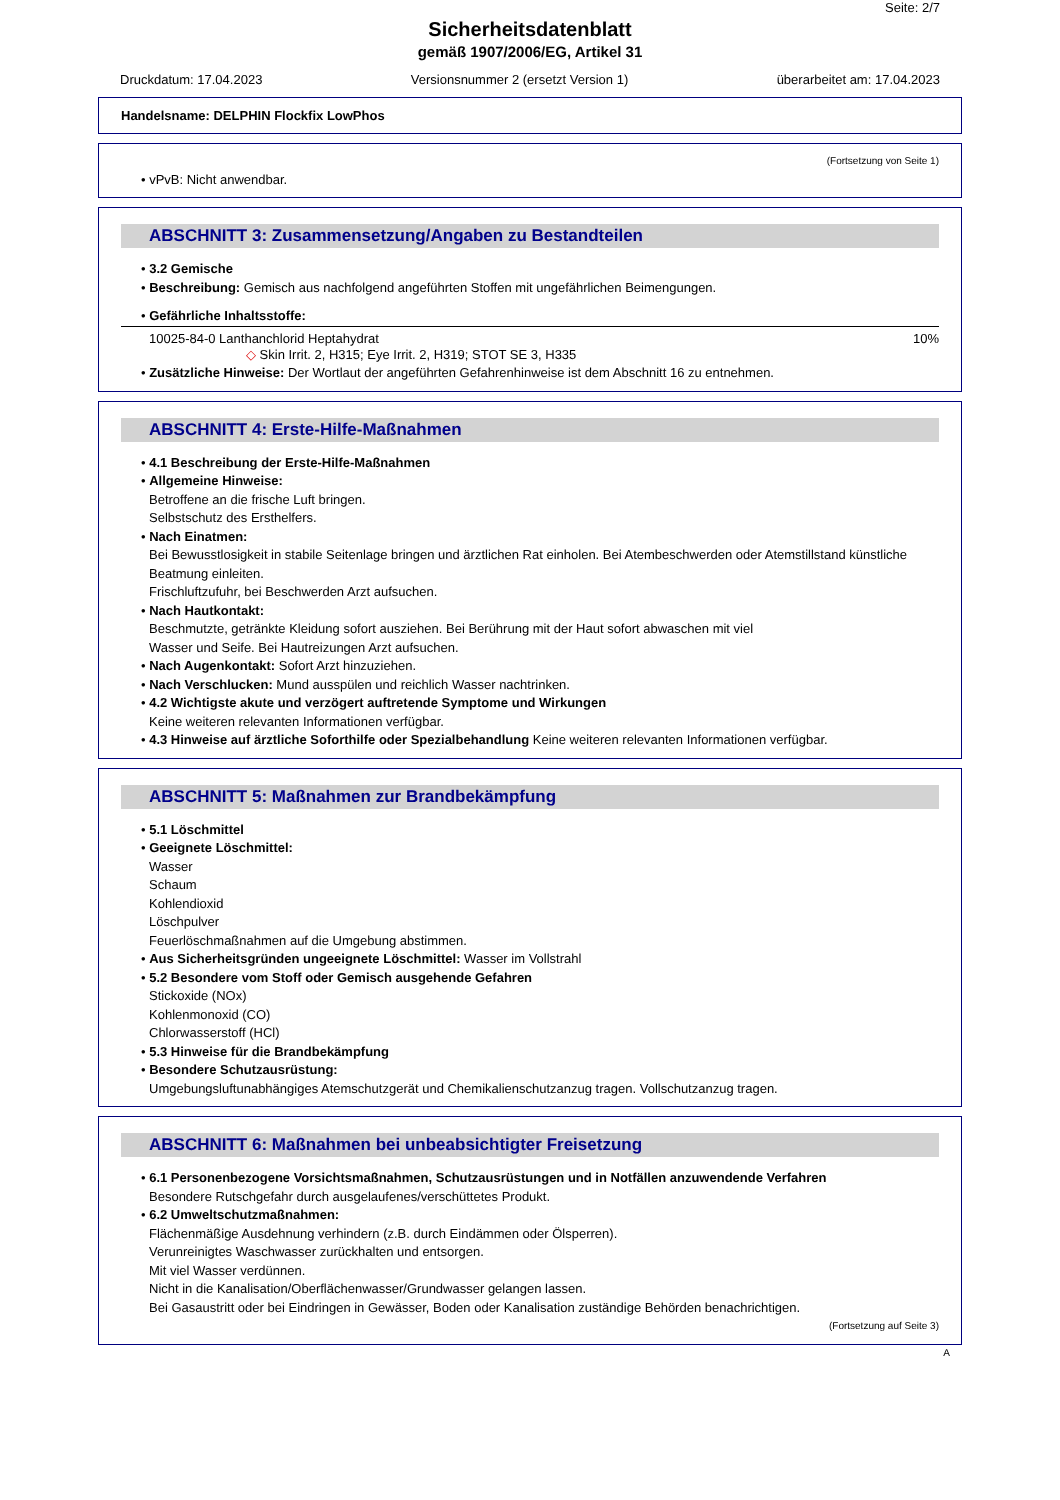Seite: 2/7
Sicherheitsdatenblatt
gemäß 1907/2006/EG, Artikel 31
Druckdatum: 17.04.2023 Versionsnummer 2 (ersetzt Version 1) überarbeitet am: 17.04.2023
Handelsname: DELPHIN Flockfix LowPhos
(Fortsetzung von Seite 1)
• vPvB: Nicht anwendbar.
ABSCHNITT 3: Zusammensetzung/Angaben zu Bestandteilen
• 3.2 Gemische
• Beschreibung: Gemisch aus nachfolgend angeführten Stoffen mit ungefährlichen Beimengungen.
• Gefährliche Inhaltsstoffe:
10025-84-0 Lanthanchlorid Heptahydrat 10%
◇ Skin Irrit. 2, H315; Eye Irrit. 2, H319; STOT SE 3, H335
• Zusätzliche Hinweise: Der Wortlaut der angeführten Gefahrenhinweise ist dem Abschnitt 16 zu entnehmen.
ABSCHNITT 4: Erste-Hilfe-Maßnahmen
• 4.1 Beschreibung der Erste-Hilfe-Maßnahmen
• Allgemeine Hinweise:
Betroffene an die frische Luft bringen.
Selbstschutz des Ersthelfers.
• Nach Einatmen:
Bei Bewusstlosigkeit in stabile Seitenlage bringen und ärztlichen Rat einholen. Bei Atembeschwerden oder Atemstillstand künstliche Beatmung einleiten.
Frischluftzufuhr, bei Beschwerden Arzt aufsuchen.
• Nach Hautkontakt:
Beschmutzte, getränkte Kleidung sofort ausziehen. Bei Berührung mit der Haut sofort abwaschen mit viel
Wasser und Seife. Bei Hautreizungen Arzt aufsuchen.
• Nach Augenkontakt: Sofort Arzt hinzuziehen.
• Nach Verschlucken: Mund ausspülen und reichlich Wasser nachtrinken.
• 4.2 Wichtigste akute und verzögert auftretende Symptome und Wirkungen
Keine weiteren relevanten Informationen verfügbar.
• 4.3 Hinweise auf ärztliche Soforthilfe oder Spezialbehandlung Keine weiteren relevanten Informationen verfügbar.
ABSCHNITT 5: Maßnahmen zur Brandbekämpfung
• 5.1 Löschmittel
• Geeignete Löschmittel:
Wasser
Schaum
Kohlendioxid
Löschpulver
Feuerlöschmaßnahmen auf die Umgebung abstimmen.
• Aus Sicherheitsgründen ungeeignete Löschmittel: Wasser im Vollstrahl
• 5.2 Besondere vom Stoff oder Gemisch ausgehende Gefahren
Stickoxide (NOx)
Kohlenmonoxid (CO)
Chlorwasserstoff (HCl)
• 5.3 Hinweise für die Brandbekämpfung
• Besondere Schutzausrüstung:
Umgebungsluftunabhängiges Atemschutzgerät und Chemikalienschutzanzug tragen. Vollschutzanzug tragen.
ABSCHNITT 6: Maßnahmen bei unbeabsichtigter Freisetzung
• 6.1 Personenbezogene Vorsichtsmaßnahmen, Schutzausrüstungen und in Notfällen anzuwendende Verfahren
Besondere Rutschgefahr durch ausgelaufenes/verschüttetes Produkt.
• 6.2 Umweltschutzmaßnahmen:
Flächenmäßige Ausdehnung verhindern (z.B. durch Eindämmen oder Ölsperren).
Verunreinigtes Waschwasser zurückhalten und entsorgen.
Mit viel Wasser verdünnen.
Nicht in die Kanalisation/Oberflächenwasser/Grundwasser gelangen lassen.
Bei Gasaustritt oder bei Eindringen in Gewässer, Boden oder Kanalisation zuständige Behörden benachrichtigen.
(Fortsetzung auf Seite 3)
A